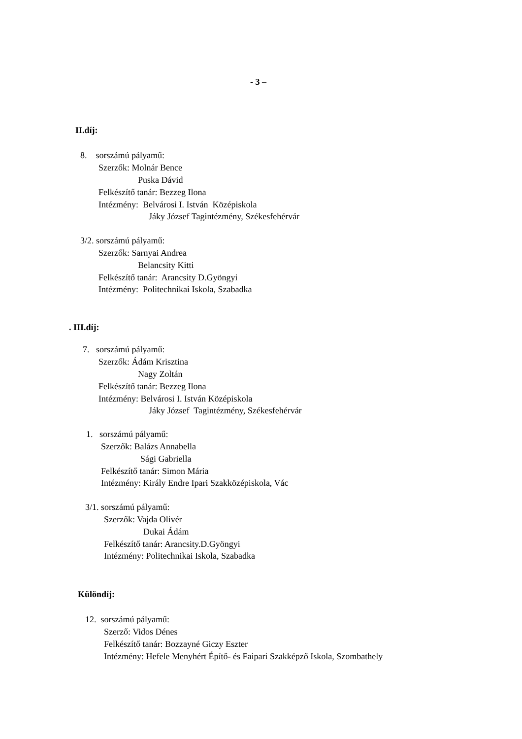- 3 –
II.díj:
8. sorszámú pályamű:
Szerzők: Molnár Bence
Puska Dávid
Felkészítő tanár: Bezzeg Ilona
Intézmény: Belvárosi I. István Középiskola
Jáky József Tagintézmény, Székesfehérvár
3/2. sorszámú pályamű:
Szerzők: Sarnyai Andrea
Belancsity Kitti
Felkészítő tanár: Arancsity D.Gyöngyi
Intézmény: Politechnikai Iskola, Szabadka
. III.díj:
7. sorszámú pályamű:
Szerzők: Ádám Krisztina
Nagy Zoltán
Felkészítő tanár: Bezzeg Ilona
Intézmény: Belvárosi I. István Középiskola
Jáky József Tagintézmény, Székesfehérvár
1. sorszámú pályamű:
Szerzők: Balázs Annabella
Sági Gabriella
Felkészítő tanár: Simon Mária
Intézmény: Király Endre Ipari Szakközépiskola, Vác
3/1. sorszámú pályamű:
Szerzők: Vajda Olivér
Dukai Ádám
Felkészítő tanár: Arancsity.D.Gyöngyi
Intézmény: Politechnikai Iskola, Szabadka
Különdíj:
12. sorszámú pályamű:
Szerző: Vidos Dénes
Felkészítő tanár: Bozzayné Giczy Eszter
Intézmény: Hefele Menyhért Építő- és Faipari Szakképző Iskola, Szombathely